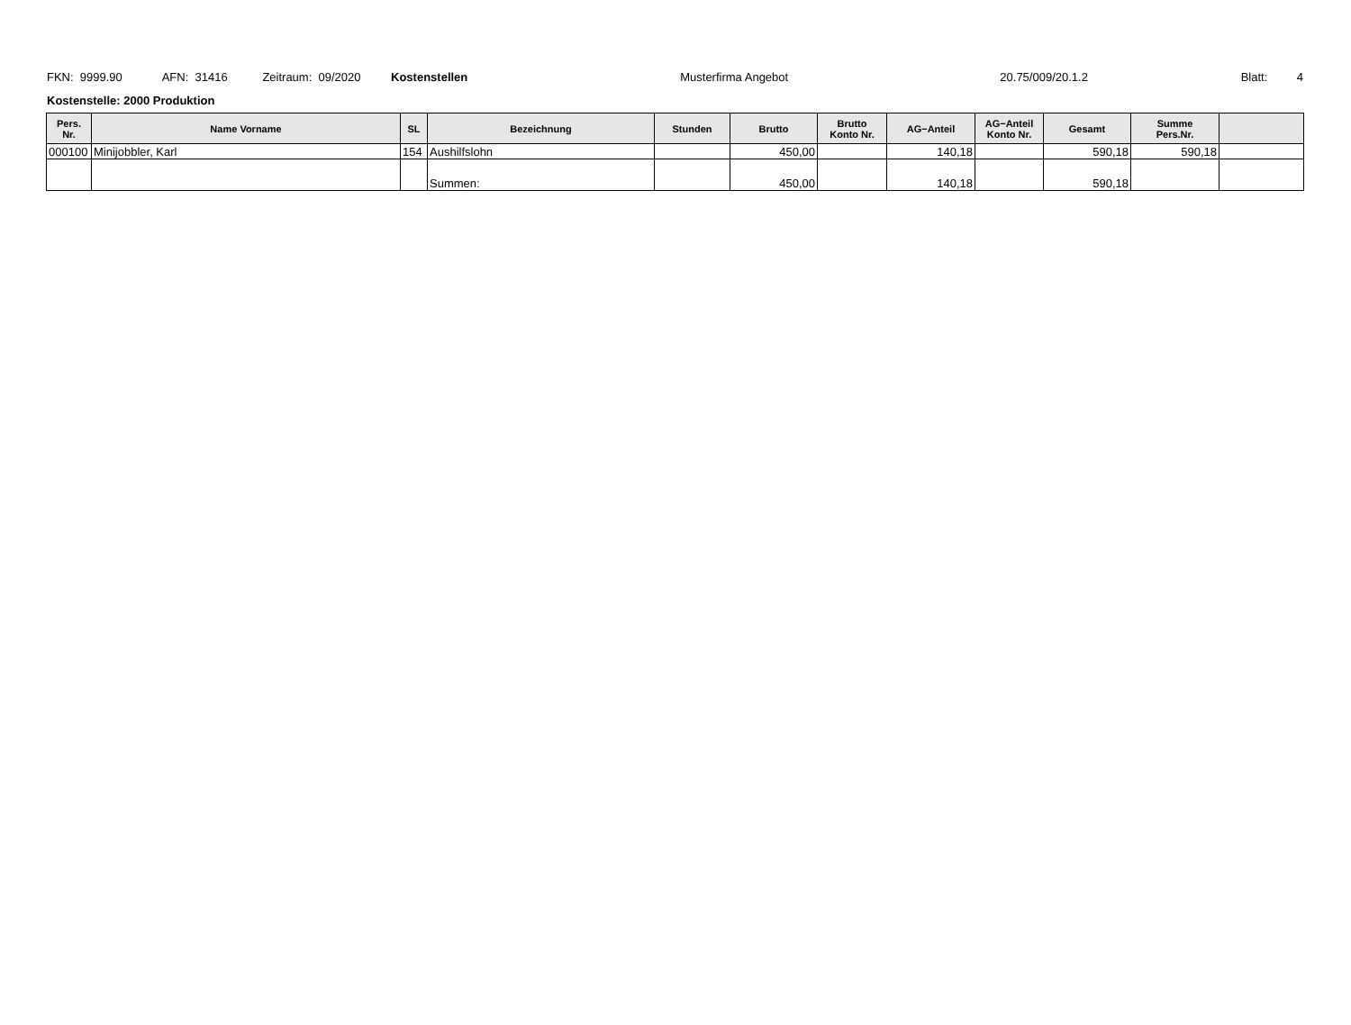FKN: 9999.90 AFN: 31416 Zeitraum: 09/2020 Kostenstellen Musterfirma Angebot 20.75/009/20.1.2 Blatt: 4
Kostenstelle: 2000 Produktion
| Pers. Nr. | Name Vorname | SL | Bezeichnung | Stunden | Brutto | Brutto Konto Nr. | AG−Anteil | AG−Anteil Konto Nr. | Gesamt | Summe Pers.Nr. | |
| --- | --- | --- | --- | --- | --- | --- | --- | --- | --- | --- | --- |
| 000100 | Minijobbler, Karl | 154 | Aushilfslohn | | 450,00 | | 140,18 | | 590,18 | 590,18 | |
| | | | Summen: | | 450,00 | | 140,18 | | 590,18 | | |